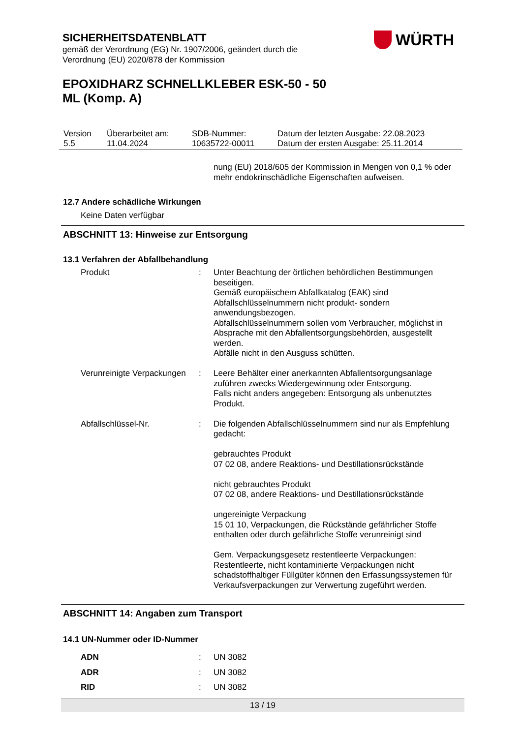SICHERHEITSDATENBLATT
gemäß der Verordnung (EG) Nr. 1907/2006, geändert durch die Verordnung (EU) 2020/878 der Kommission
WÜRTH
EPOXIDHARZ SCHNELLKLEBER ESK-50 - 50
ML (Komp. A)
| Version 5.5 | Überarbeitet am: 11.04.2024 | SDB-Nummer: 10635722-00011 | Datum der letzten Ausgabe: 22.08.2023 Datum der ersten Ausgabe: 25.11.2014 |
nung (EU) 2018/605 der Kommission in Mengen von 0,1 % oder mehr endokrinschädliche Eigenschaften aufweisen.
12.7 Andere schädliche Wirkungen
Keine Daten verfügbar
ABSCHNITT 13: Hinweise zur Entsorgung
13.1 Verfahren der Abfallbehandlung
Produkt : Unter Beachtung der örtlichen behördlichen Bestimmungen beseitigen.
Gemäß europäischem Abfallkatalog (EAK) sind Abfallschlüsselnummern nicht produkt- sondern anwendungsbezogen.
Abfallschlüsselnummern sollen vom Verbraucher, möglichst in Absprache mit den Abfallentsorgungsbehörden, ausgestellt werden.
Abfälle nicht in den Ausguss schütten.
Verunreinigte Verpackungen
: Leere Behälter einer anerkannten Abfallentsorgungsanlage zuführen zwecks Wiedergewinnung oder Entsorgung.
Falls nicht anders angegeben: Entsorgung als unbenutztes Produkt.
Abfallschlüssel-Nr. : Die folgenden Abfallschlüsselnummern sind nur als Empfehlung gedacht:
gebrauchtes Produkt
07 02 08, andere Reaktions- und Destillationsrückstände
nicht gebrauchtes Produkt
07 02 08, andere Reaktions- und Destillationsrückstände
ungereinigte Verpackung
15 01 10, Verpackungen, die Rückstände gefährlicher Stoffe enthalten oder durch gefährliche Stoffe verunreinigt sind
Gem. Verpackungsgesetz restentleerte Verpackungen: Restentleerte, nicht kontaminierte Verpackungen nicht schadstoffhaltiger Füllgüter können den Erfassungssystemen für Verkaufsverpackungen zur Verwertung zugeführt werden.
ABSCHNITT 14: Angaben zum Transport
14.1 UN-Nummer oder ID-Nummer
ADN : UN 3082
ADR : UN 3082
RID : UN 3082
13 / 19